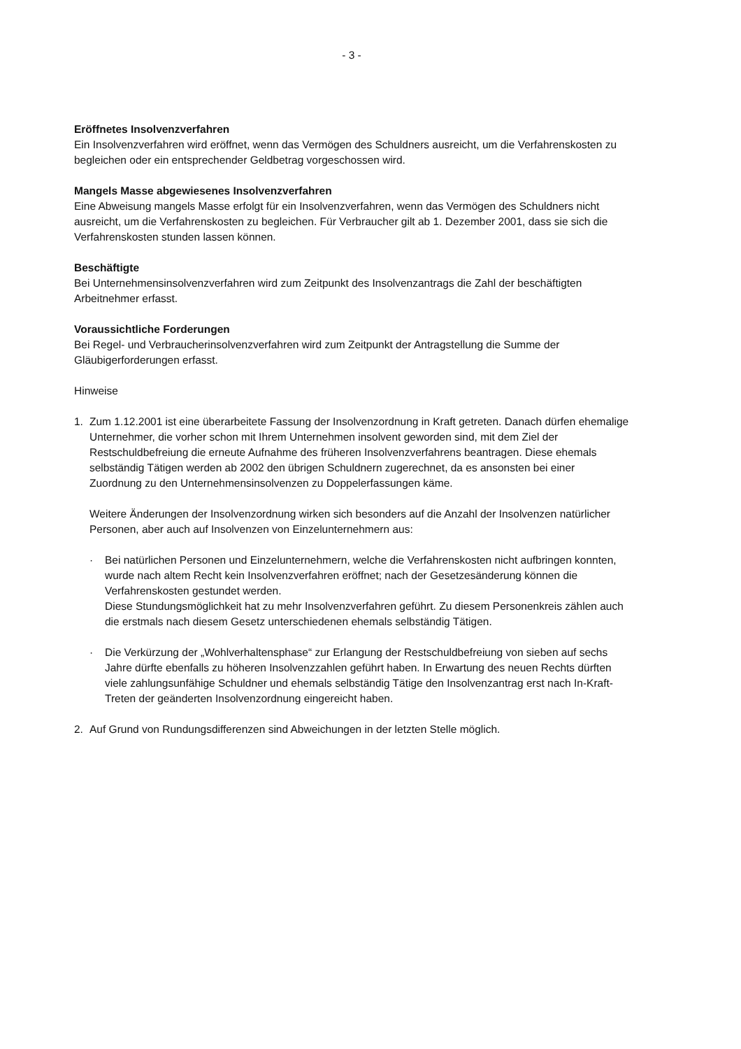- 3 -
Eröffnetes Insolvenzverfahren
Ein Insolvenzverfahren wird eröffnet, wenn das Vermögen des Schuldners ausreicht, um die Verfahrenskosten zu begleichen oder ein entsprechender Geldbetrag vorgeschossen wird.
Mangels Masse abgewiesenes Insolvenzverfahren
Eine Abweisung mangels Masse erfolgt für ein Insolvenzverfahren, wenn das Vermögen des Schuldners nicht ausreicht, um die Verfahrenskosten zu begleichen. Für Verbraucher gilt ab 1. Dezember 2001, dass sie sich die Verfahrenskosten stunden lassen können.
Beschäftigte
Bei Unternehmensinsolvenzverfahren wird zum Zeitpunkt des Insolvenzantrags die Zahl der beschäftigten Arbeitnehmer erfasst.
Voraussichtliche Forderungen
Bei Regel- und Verbraucherinsolvenzverfahren wird zum Zeitpunkt der Antragstellung die Summe der Gläubigerforderungen erfasst.
Hinweise
1. Zum 1.12.2001 ist eine überarbeitete Fassung der Insolvenzordnung in Kraft getreten. Danach dürfen ehemalige Unternehmer, die vorher schon mit Ihrem Unternehmen insolvent geworden sind, mit dem Ziel der Restschuldbefreiung die erneute Aufnahme des früheren Insolvenzverfahrens beantragen. Diese ehemals selbständig Tätigen werden ab 2002 den übrigen Schuldnern zugerechnet, da es ansonsten bei einer Zuordnung zu den Unternehmensinsolvenzen zu Doppelerfassungen käme.
Weitere Änderungen der Insolvenzordnung wirken sich besonders auf die Anzahl der Insolvenzen natürlicher Personen, aber auch auf Insolvenzen von Einzelunternehmern aus:
· Bei natürlichen Personen und Einzelunternehmern, welche die Verfahrenskosten nicht aufbringen konnten, wurde nach altem Recht kein Insolvenzverfahren eröffnet; nach der Gesetzesänderung können die Verfahrenskosten gestundet werden.
Diese Stundungsmöglichkeit hat zu mehr Insolvenzverfahren geführt. Zu diesem Personenkreis zählen auch die erstmals nach diesem Gesetz unterschiedenen ehemals selbständig Tätigen.
· Die Verkürzung der „Wohlverhaltensphase“ zur Erlangung der Restschuldbefreiung von sieben auf sechs Jahre dürfte ebenfalls zu höheren Insolvenzzahlen geführt haben. In Erwartung des neuen Rechts dürften viele zahlungsunfähige Schuldner und ehemals selbständig Tätige den Insolvenzantrag erst nach In-Kraft-Treten der geänderten Insolvenzordnung eingereicht haben.
2. Auf Grund von Rundungsdifferenzen sind Abweichungen in der letzten Stelle möglich.